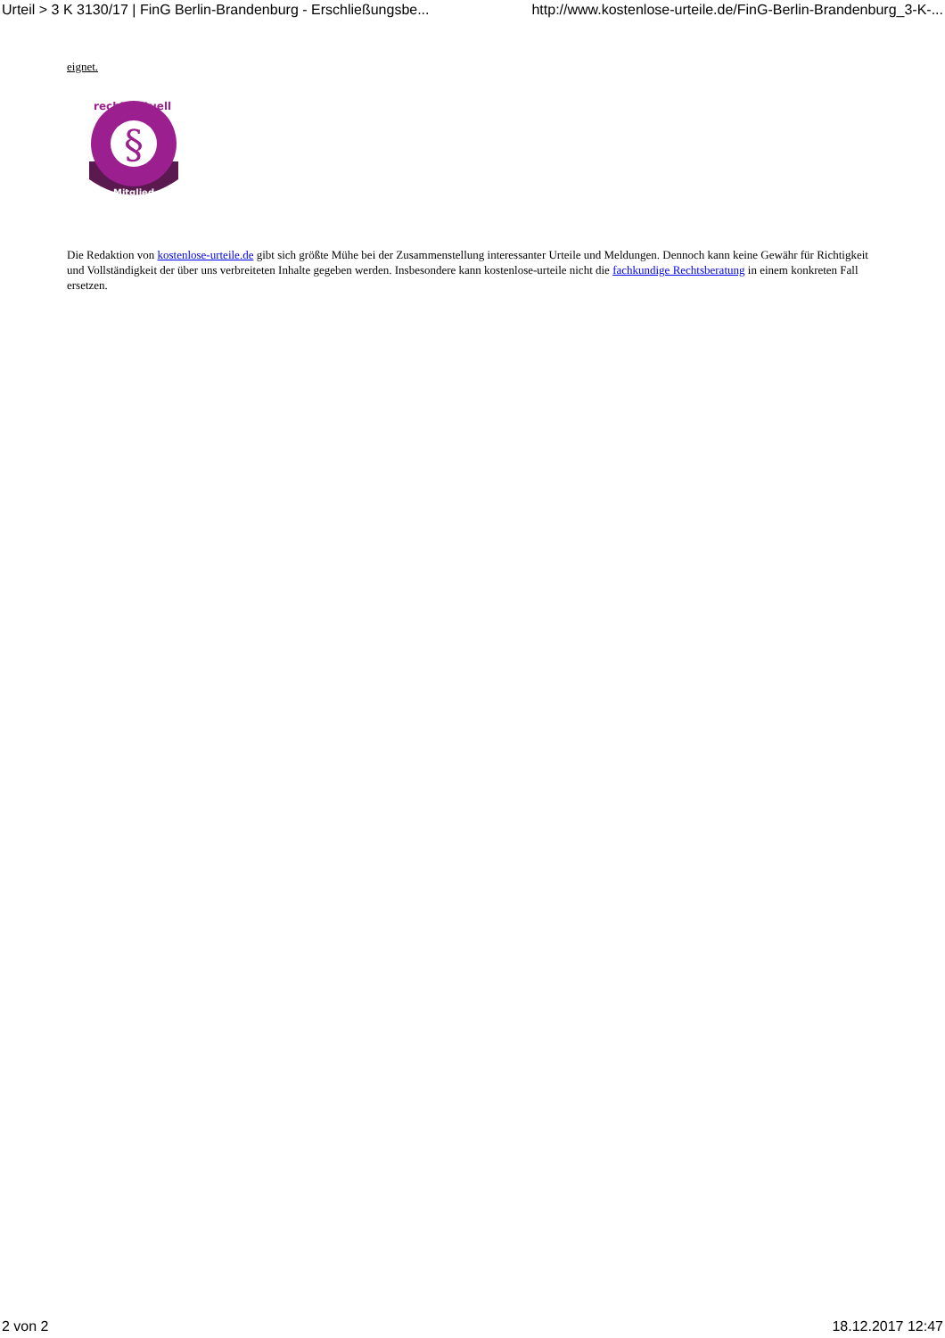Urteil > 3 K 3130/17 | FinG Berlin-Brandenburg - Erschließungsbe... http://www.kostenlose-urteile.de/FinG-Berlin-Brandenburg_3-K-...
eignet.
§
Mitglied
recht-aktuell
Die Redaktion von kostenlose-urteile.de gibt sich größte Mühe bei der Zusammenstellung interessanter Urteile und Meldungen. Dennoch kann keine Gewähr für Richtigkeit und Vollständigkeit der über uns verbreiteten Inhalte gegeben werden. Insbesondere kann kostenlose-urteile nicht die fachkundige Rechtsberatung in einem konkreten Fall ersetzen.
2 von 2 18.12.2017 12:47